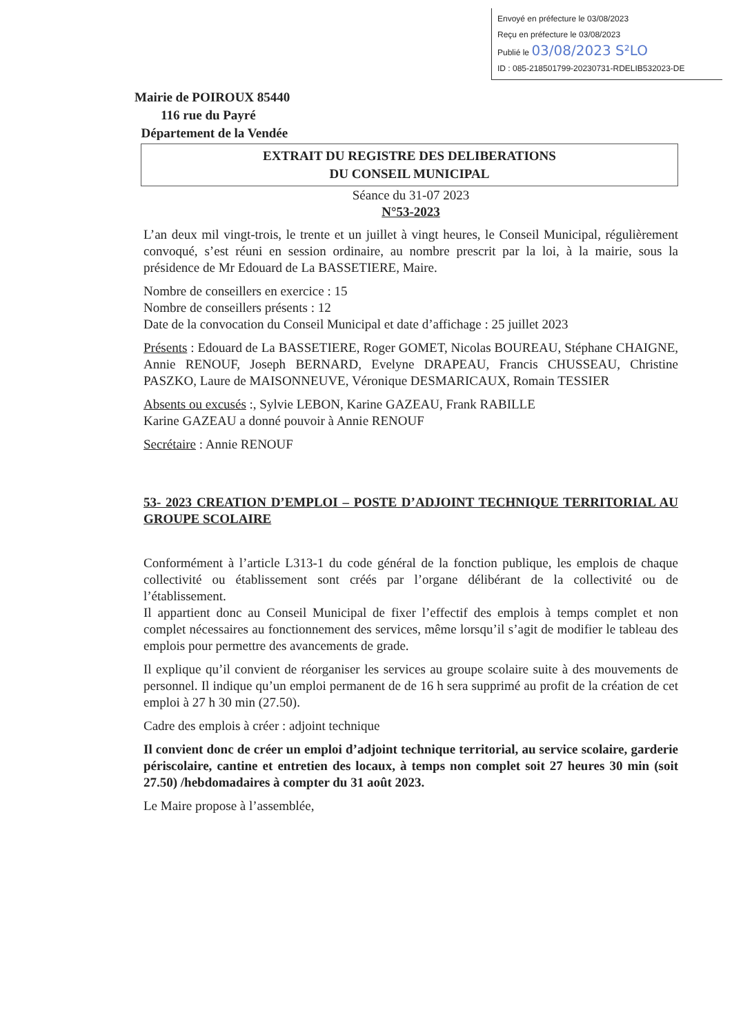Envoyé en préfecture le 03/08/2023
Reçu en préfecture le 03/08/2023
Publié le 03/08/2023 S²LO
ID : 085-218501799-20230731-RDELIB532023-DE
Mairie de POIROUX 85440
116 rue du Payré
Département de la Vendée
EXTRAIT DU REGISTRE DES DELIBERATIONS
DU CONSEIL MUNICIPAL
Séance du 31-07 2023
N°53-2023
L’an deux mil vingt-trois, le trente et un juillet à vingt heures, le Conseil Municipal, régulièrement convoqué, s’est réuni en session ordinaire, au nombre prescrit par la loi, à la mairie, sous la présidence de Mr Edouard de La BASSETIERE, Maire.
Nombre de conseillers en exercice : 15
Nombre de conseillers présents : 12
Date de la convocation du Conseil Municipal et date d’affichage : 25 juillet 2023
Présents : Edouard de La BASSETIERE, Roger GOMET, Nicolas BOUREAU, Stéphane CHAIGNE, Annie RENOUF, Joseph BERNARD, Evelyne DRAPEAU, Francis CHUSSEAU, Christine PASZKO, Laure de MAISONNEUVE, Véronique DESMARICAUX, Romain TESSIER
Absents ou excusés :, Sylvie LEBON, Karine GAZEAU, Frank RABILLE
Karine GAZEAU a donné pouvoir à Annie RENOUF
Secrétaire : Annie RENOUF
53- 2023 CREATION D’EMPLOI – POSTE D’ADJOINT TECHNIQUE TERRITORIAL AU GROUPE SCOLAIRE
Conformément à l’article L313-1 du code général de la fonction publique, les emplois de chaque collectivité ou établissement sont créés par l’organe délibérant de la collectivité ou de l’établissement.
Il appartient donc au Conseil Municipal de fixer l’effectif des emplois à temps complet et non complet nécessaires au fonctionnement des services, même lorsqu’il s’agit de modifier le tableau des emplois pour permettre des avancements de grade.
Il explique qu’il convient de réorganiser les services au groupe scolaire suite à des mouvements de personnel. Il indique qu’un emploi permanent de de 16 h sera supprimé au profit de la création de cet emploi à 27 h 30 min (27.50).
Cadre des emplois à créer : adjoint technique
Il convient donc de créer un emploi d’adjoint technique territorial, au service scolaire, garderie périscolaire, cantine et entretien des locaux, à temps non complet soit 27 heures 30 min (soit 27.50) /hebdomadaires à compter du 31 août 2023.
Le Maire propose à l’assemblée,